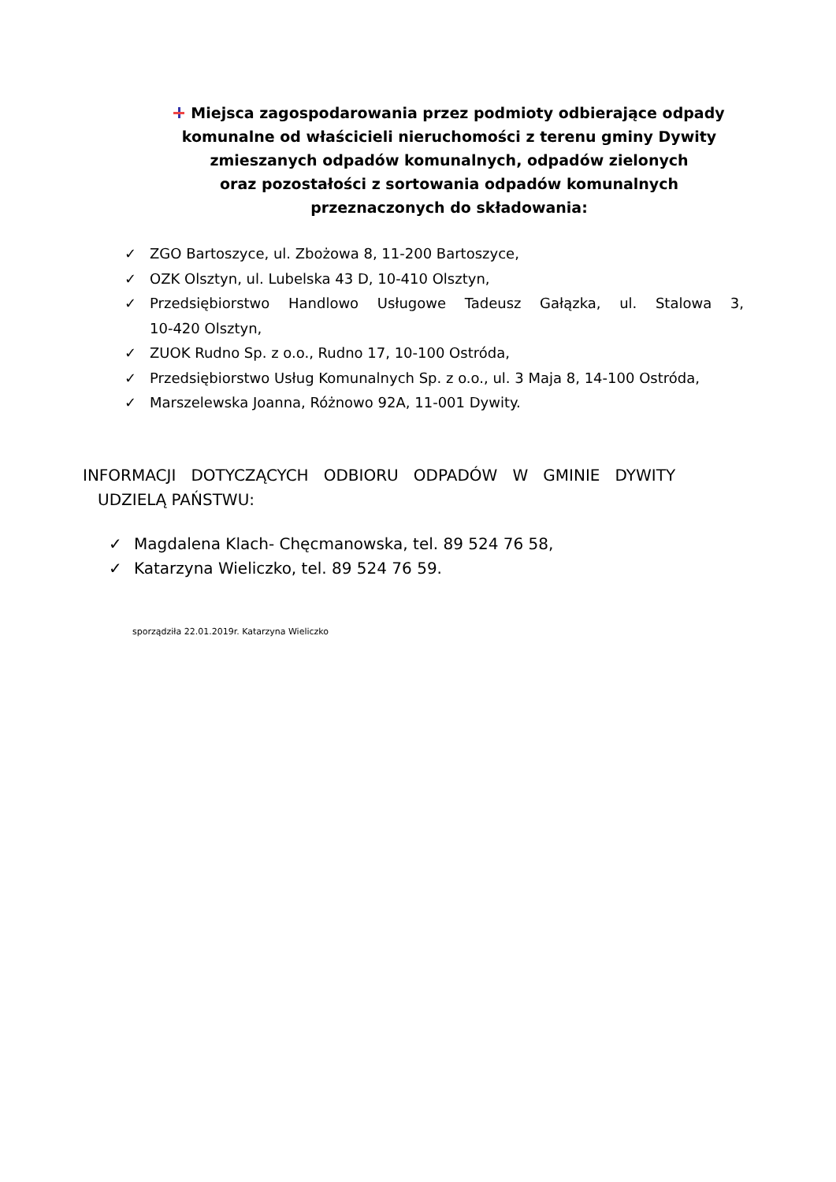Miejsca zagospodarowania przez podmioty odbierające odpady komunalne od właścicieli nieruchomości z terenu gminy Dywity
zmieszanych odpadów komunalnych, odpadów zielonych
oraz pozostałości z sortowania odpadów komunalnych przeznaczonych do składowania:
✓ ZGO Bartoszyce, ul. Zbożowa 8, 11-200 Bartoszyce,
✓ OZK Olsztyn, ul. Lubelska 43 D, 10-410 Olsztyn,
✓ Przedsiębiorstwo Handlowo Usługowe Tadeusz Gałązka, ul. Stalowa 3, 10-420 Olsztyn,
✓ ZUOK Rudno Sp. z o.o., Rudno 17, 10-100 Ostróda,
✓ Przedsiębiorstwo Usług Komunalnych Sp. z o.o., ul. 3 Maja 8, 14-100 Ostróda,
✓ Marszelewska Joanna, Różnowo 92A, 11-001 Dywity.
INFORMACJI DOTYCZĄCYCH ODBIORU ODPADÓW W GMINIE DYWITY
UDZIELĄ PAŃSTWU:
✓ Magdalena Klach- Chęcmanowska, tel. 89 524 76 58,
✓ Katarzyna Wieliczko, tel. 89 524 76 59.
sporządziła 22.01.2019r. Katarzyna Wieliczko